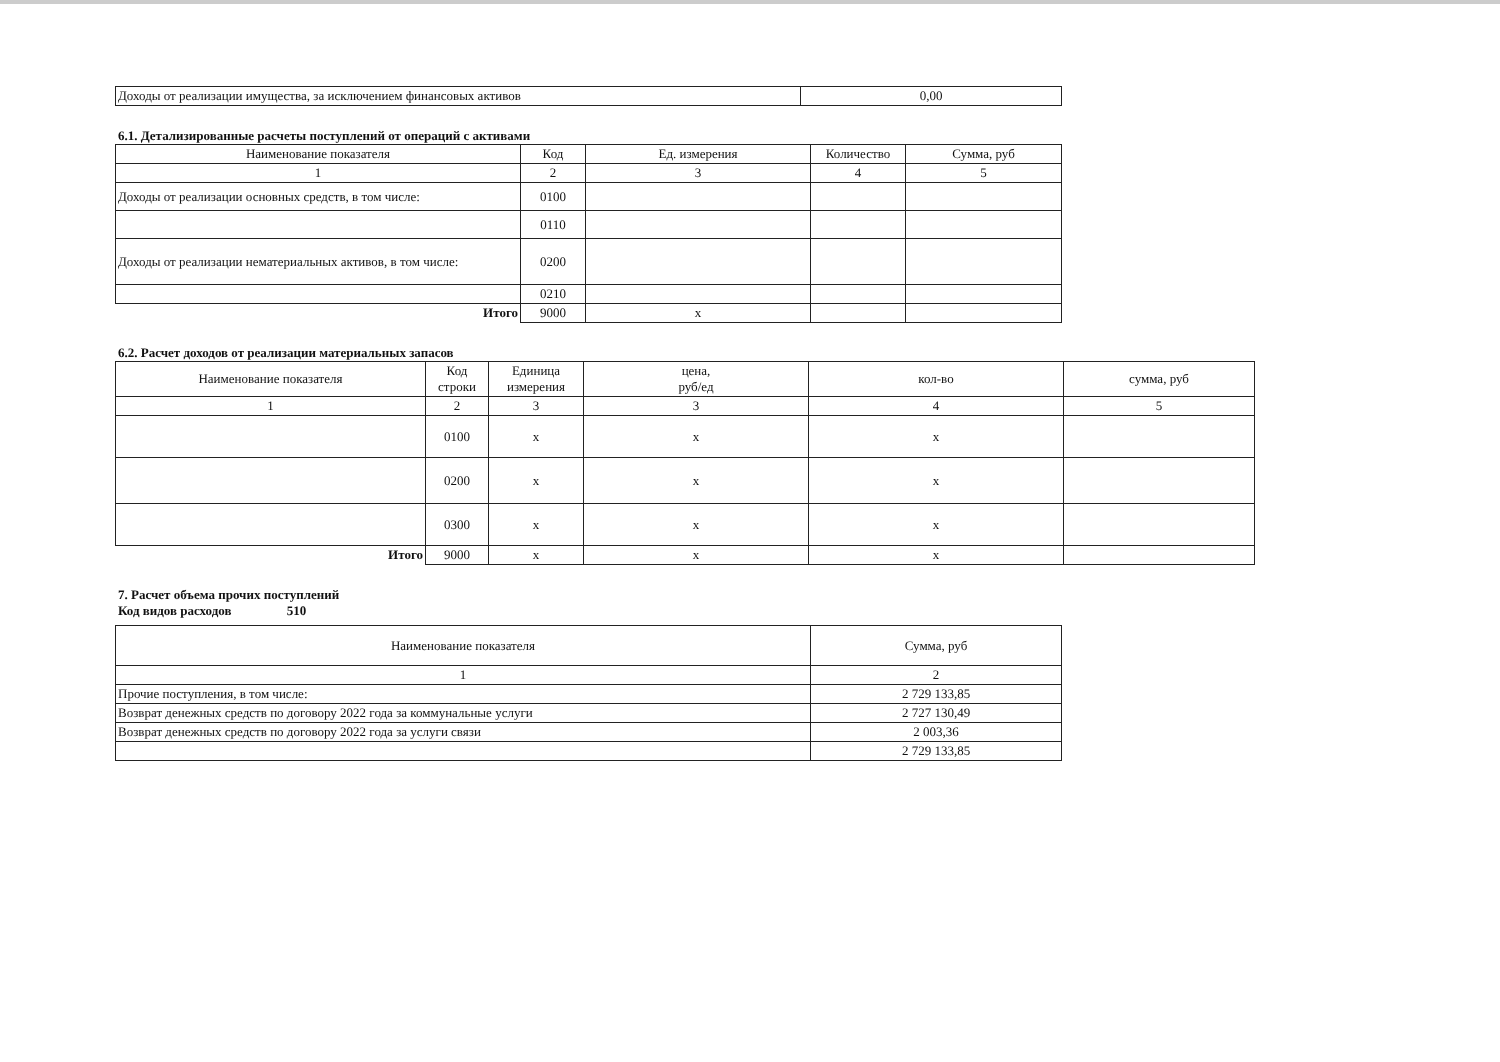| Доходы от реализации имущества, за исключением финансовых активов | 0,00 |
6.1. Детализированные расчеты поступлений от операций с активами
| Наименование показателя | Код | Ед. измерения | Количество | Сумма, руб |
| --- | --- | --- | --- | --- |
| 1 | 2 | 3 | 4 | 5 |
| Доходы от реализации основных средств, в том числе: | 0100 | | | |
| | 0110 | | | |
| Доходы от реализации нематериальных активов, в том числе: | 0200 | | | |
| | 0210 | | | |
| Итого | 9000 | x | | |
6.2. Расчет доходов от реализации материальных запасов
| Наименование показателя | Код строки | Единица измерения | цена, руб/ед | кол-во | сумма, руб |
| --- | --- | --- | --- | --- | --- |
| 1 | 2 | 3 | 3 | 4 | 5 |
| | 0100 | x | x | x | |
| | 0200 | x | x | x | |
| | 0300 | x | x | x | |
| Итого | 9000 | x | x | x | |
7. Расчет объема прочих поступлений
Код видов расходов 510
| Наименование показателя | Сумма, руб |
| --- | --- |
| 1 | 2 |
| Прочие поступления, в том числе: | 2 729 133,85 |
| Возврат денежных средств по договору 2022 года за коммунальные услуги | 2 727 130,49 |
| Возврат денежных средств по договору 2022 года за услуги связи | 2 003,36 |
| | 2 729 133,85 |